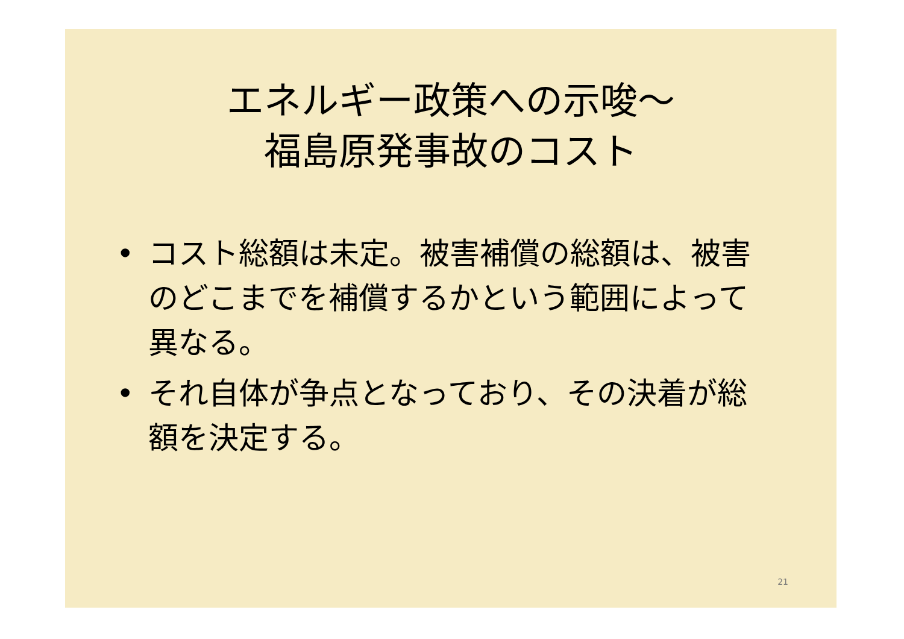エネルギー政策への示唆～
福島原発事故のコスト
• コスト総額は未定。被害補償の総額は、被害のどこまでを補償するかという範囲によって異なる。
• それ自体が争点となっており、その決着が総額を決定する。
21